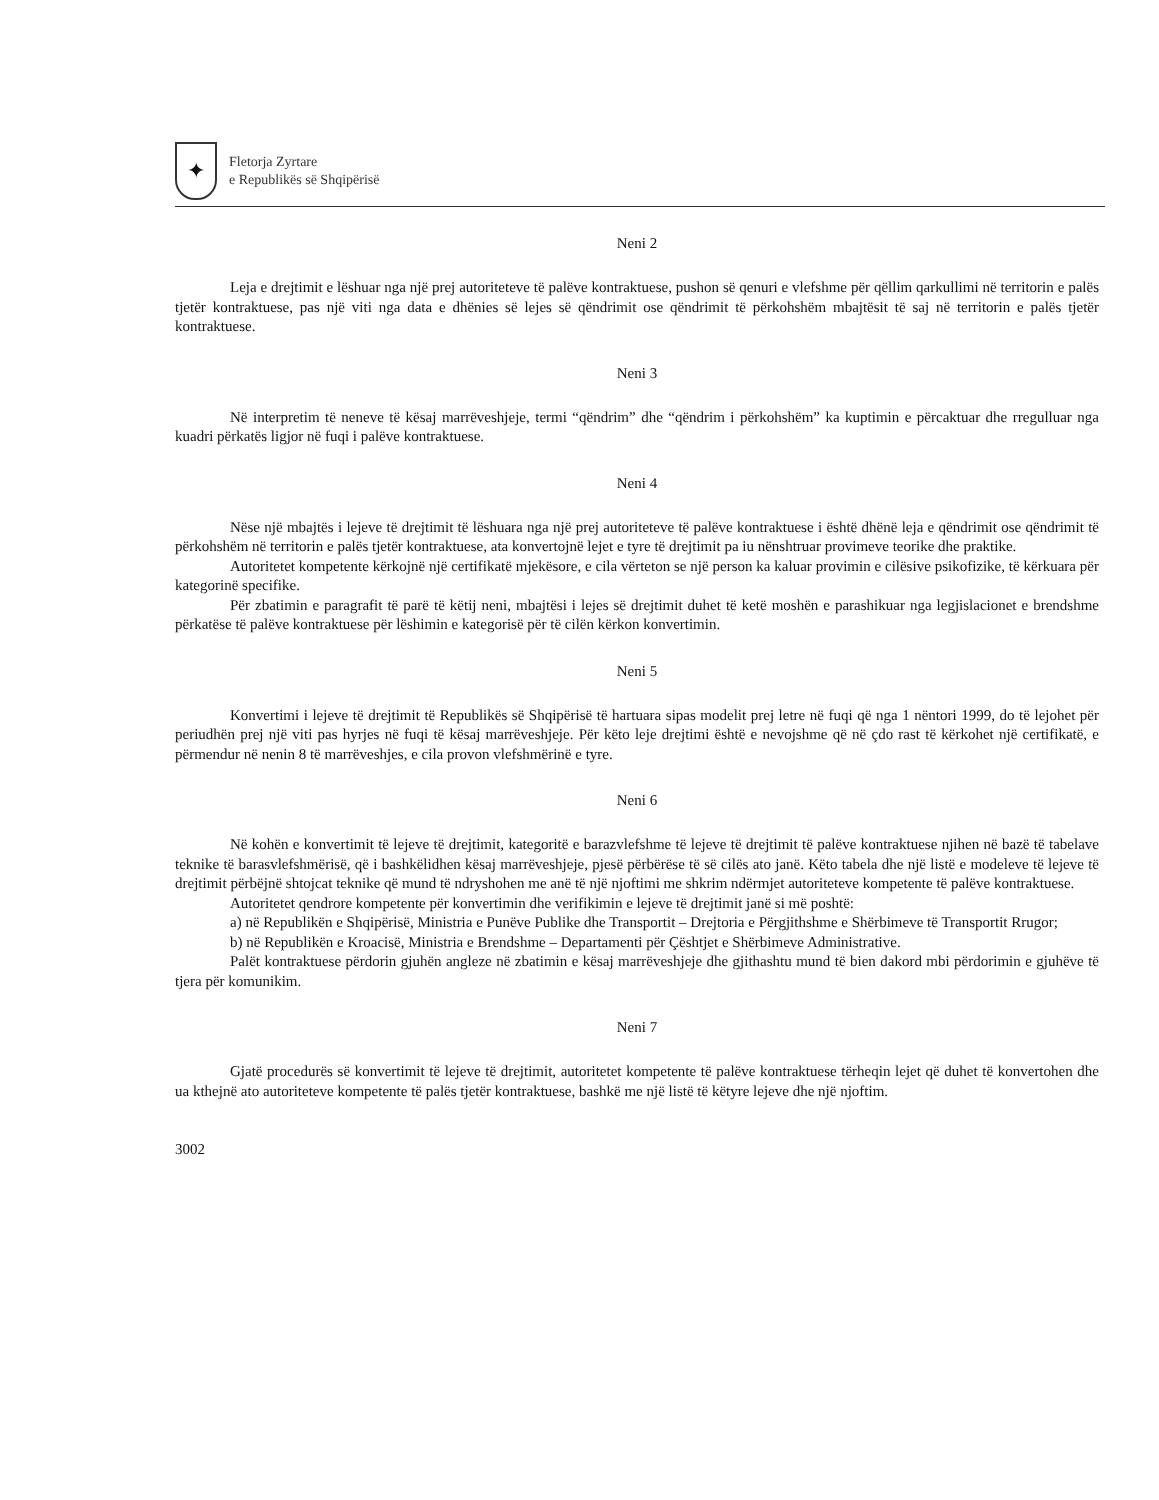✦
Fletorja Zyrtare
e Republikës së Shqipërisë
Neni 2
Leja e drejtimit e lëshuar nga një prej autoriteteve të palëve kontraktuese, pushon së qenuri e vlefshme për qëllim qarkullimi në territorin e palës tjetër kontraktuese, pas një viti nga data e dhënies së lejes së qëndrimit ose qëndrimit të përkohshëm mbajtësit të saj në territorin e palës tjetër kontraktuese.
Neni 3
Në interpretim të neneve të kësaj marrëveshjeje, termi “qëndrim” dhe “qëndrim i përkohshëm” ka kuptimin e përcaktuar dhe rregulluar nga kuadri përkatës ligjor në fuqi i palëve kontraktuese.
Neni 4
Nëse një mbajtës i lejeve të drejtimit të lëshuara nga një prej autoriteteve të palëve kontraktuese i është dhënë leja e qëndrimit ose qëndrimit të përkohshëm në territorin e palës tjetër kontraktuese, ata konvertojnë lejet e tyre të drejtimit pa iu nënshtruar provimeve teorike dhe praktike.
Autoritetet kompetente kërkojnë një certifikatë mjekësore, e cila vërteton se një person ka kaluar provimin e cilësive psikofizike, të kërkuara për kategorinë specifike.
Për zbatimin e paragrafit të parë të këtij neni, mbajtësi i lejes së drejtimit duhet të ketë moshën e parashikuar nga legjislacionet e brendshme përkatëse të palëve kontraktuese për lëshimin e kategorisë për të cilën kërkon konvertimin.
Neni 5
Konvertimi i lejeve të drejtimit të Republikës së Shqipërisë të hartuara sipas modelit prej letre në fuqi që nga 1 nëntori 1999, do të lejohet për periudhën prej një viti pas hyrjes në fuqi të kësaj marrëveshjeje. Për këto leje drejtimi është e nevojshme që në çdo rast të kërkohet një certifikatë, e përmendur në nenin 8 të marrëveshjes, e cila provon vlefshmërinë e tyre.
Neni 6
Në kohën e konvertimit të lejeve të drejtimit, kategoritë e barazvlefshme të lejeve të drejtimit të palëve kontraktuese njihen në bazë të tabelave teknike të barasvlefshmërisë, që i bashkëlidhen kësaj marrëveshjeje, pjesë përbërëse të së cilës ato janë. Këto tabela dhe një listë e modeleve të lejeve të drejtimit përbëjnë shtojcat teknike që mund të ndryshohen me anë të një njoftimi me shkrim ndërmjet autoriteteve kompetente të palëve kontraktuese.
Autoritetet qendrore kompetente për konvertimin dhe verifikimin e lejeve të drejtimit janë si më poshtë:
a) në Republikën e Shqipërisë, Ministria e Punëve Publike dhe Transportit – Drejtoria e Përgjithshme e Shërbimeve të Transportit Rrugor;
b) në Republikën e Kroacisë, Ministria e Brendshme – Departamenti për Çështjet e Shërbimeve Administrative.
Palët kontraktuese përdorin gjuhën angleze në zbatimin e kësaj marrëveshjeje dhe gjithashtu mund të bien dakord mbi përdorimin e gjuhëve të tjera për komunikim.
Neni 7
Gjatë procedurës së konvertimit të lejeve të drejtimit, autoritetet kompetente të palëve kontraktuese tërheqin lejet që duhet të konvertohen dhe ua kthejnë ato autoriteteve kompetente të palës tjetër kontraktuese, bashkë me një listë të këtyre lejeve dhe një njoftim.
3002